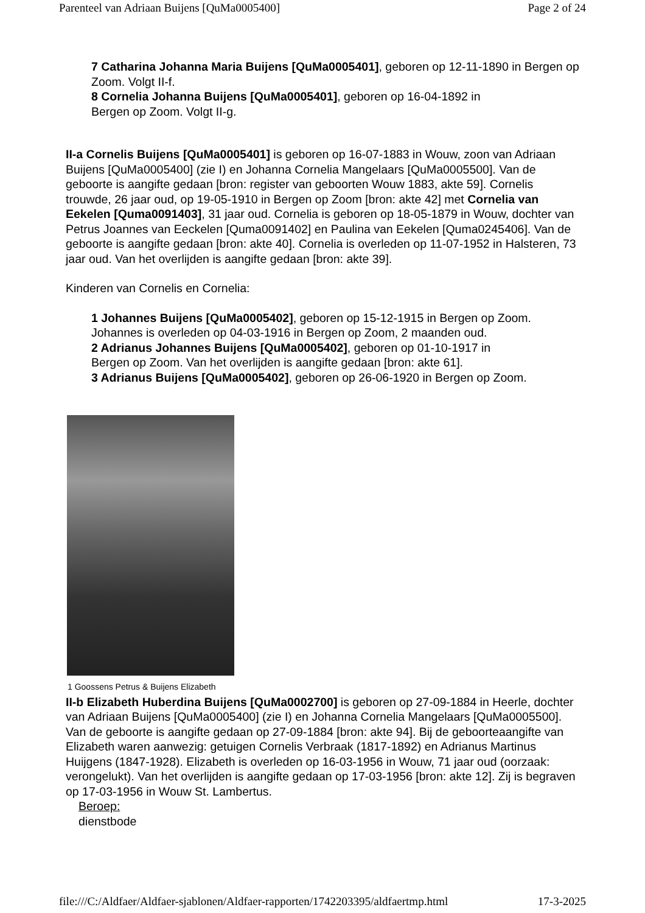Parenteel van Adriaan Buijens [QuMa0005400] Page 2 of 24
7 Catharina Johanna Maria Buijens [QuMa0005401], geboren op 12-11-1890 in Bergen op Zoom. Volgt II-f.
8 Cornelia Johanna Buijens [QuMa0005401], geboren op 16-04-1892 in
Bergen op Zoom. Volgt II-g.
II-a Cornelis Buijens [QuMa0005401] is geboren op 16-07-1883 in Wouw, zoon van Adriaan Buijens [QuMa0005400] (zie I) en Johanna Cornelia Mangelaars [QuMa0005500]. Van de geboorte is aangifte gedaan [bron: register van geboorten Wouw 1883, akte 59]. Cornelis trouwde, 26 jaar oud, op 19-05-1910 in Bergen op Zoom [bron: akte 42] met Cornelia van Eekelen [Quma0091403], 31 jaar oud. Cornelia is geboren op 18-05-1879 in Wouw, dochter van Petrus Joannes van Eeckelen [Quma0091402] en Paulina van Eekelen [Quma0245406]. Van de geboorte is aangifte gedaan [bron: akte 40]. Cornelia is overleden op 11-07-1952 in Halsteren, 73 jaar oud. Van het overlijden is aangifte gedaan [bron: akte 39].
Kinderen van Cornelis en Cornelia:
1 Johannes Buijens [QuMa0005402], geboren op 15-12-1915 in Bergen op Zoom. Johannes is overleden op 04-03-1916 in Bergen op Zoom, 2 maanden oud.
2 Adrianus Johannes Buijens [QuMa0005402], geboren op 01-10-1917 in
Bergen op Zoom. Van het overlijden is aangifte gedaan [bron: akte 61].
3 Adrianus Buijens [QuMa0005402], geboren op 26-06-1920 in Bergen op Zoom.
1 Goossens Petrus & Buijens Elizabeth
II-b Elizabeth Huberdina Buijens [QuMa0002700] is geboren op 27-09-1884 in Heerle, dochter van Adriaan Buijens [QuMa0005400] (zie I) en Johanna Cornelia Mangelaars [QuMa0005500]. Van de geboorte is aangifte gedaan op 27-09-1884 [bron: akte 94]. Bij de geboorteaangifte van Elizabeth waren aanwezig: getuigen Cornelis Verbraak (1817-1892) en Adrianus Martinus Huijgens (1847-1928). Elizabeth is overleden op 16-03-1956 in Wouw, 71 jaar oud (oorzaak: verongelukt). Van het overlijden is aangifte gedaan op 17-03-1956 [bron: akte 12]. Zij is begraven op 17-03-1956 in Wouw St. Lambertus.
Beroep:
dienstbode
file:///C:/Aldfaer/Aldfaer-sjablonen/Aldfaer-rapporten/1742203395/aldfaertmp.html 17-3-2025